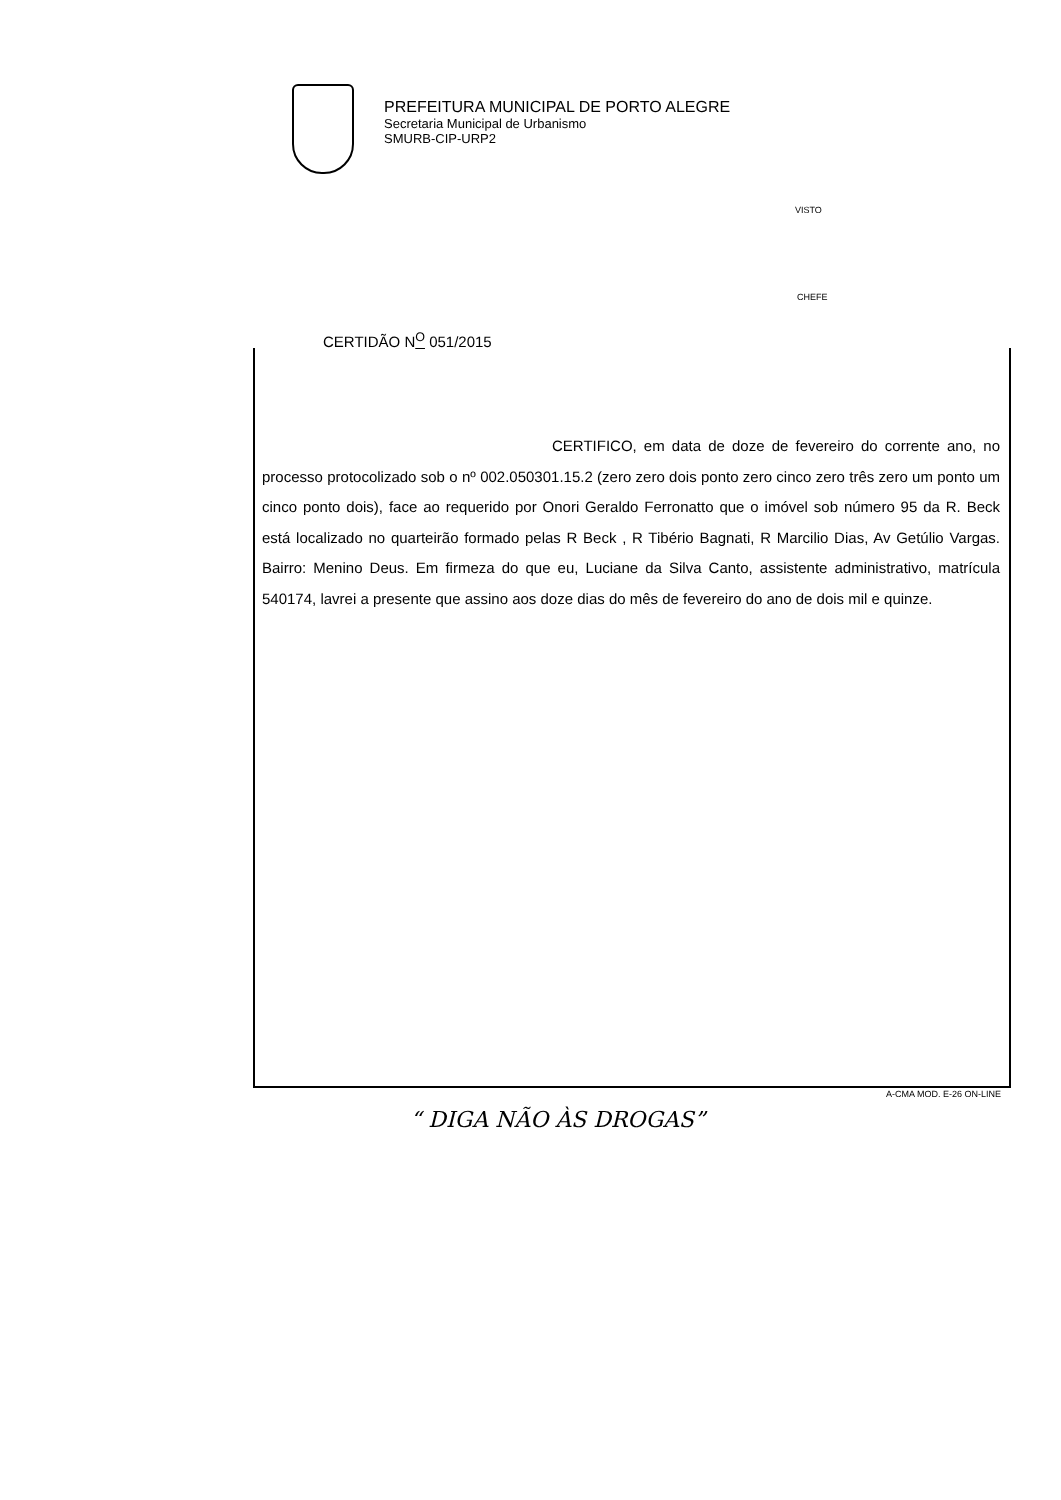PREFEITURA MUNICIPAL DE PORTO ALEGRE
Secretaria Municipal de Urbanismo
SMURB-CIP-URP2
VISTO
CHEFE
CERTIDÃO N<sup>O</sup> 051/2015
CERTIFICO, em data de doze de fevereiro do corrente ano, no processo protocolizado sob o nº 002.050301.15.2 (zero zero dois ponto zero cinco zero três zero um ponto um cinco ponto dois), face ao requerido por Onori Geraldo Ferronatto que o imóvel sob número 95 da R. Beck está localizado no quarteirão formado pelas R Beck , R Tibério Bagnati, R Marcilio Dias, Av Getúlio Vargas. Bairro: Menino Deus. Em firmeza do que eu, Luciane da Silva Canto, assistente administrativo, matrícula 540174, lavrei a presente que assino aos doze dias do mês de fevereiro do ano de dois mil e quinze.
A-CMA MOD. E-26 ON-LINE
“ DIGA NÃO ÀS DROGAS”